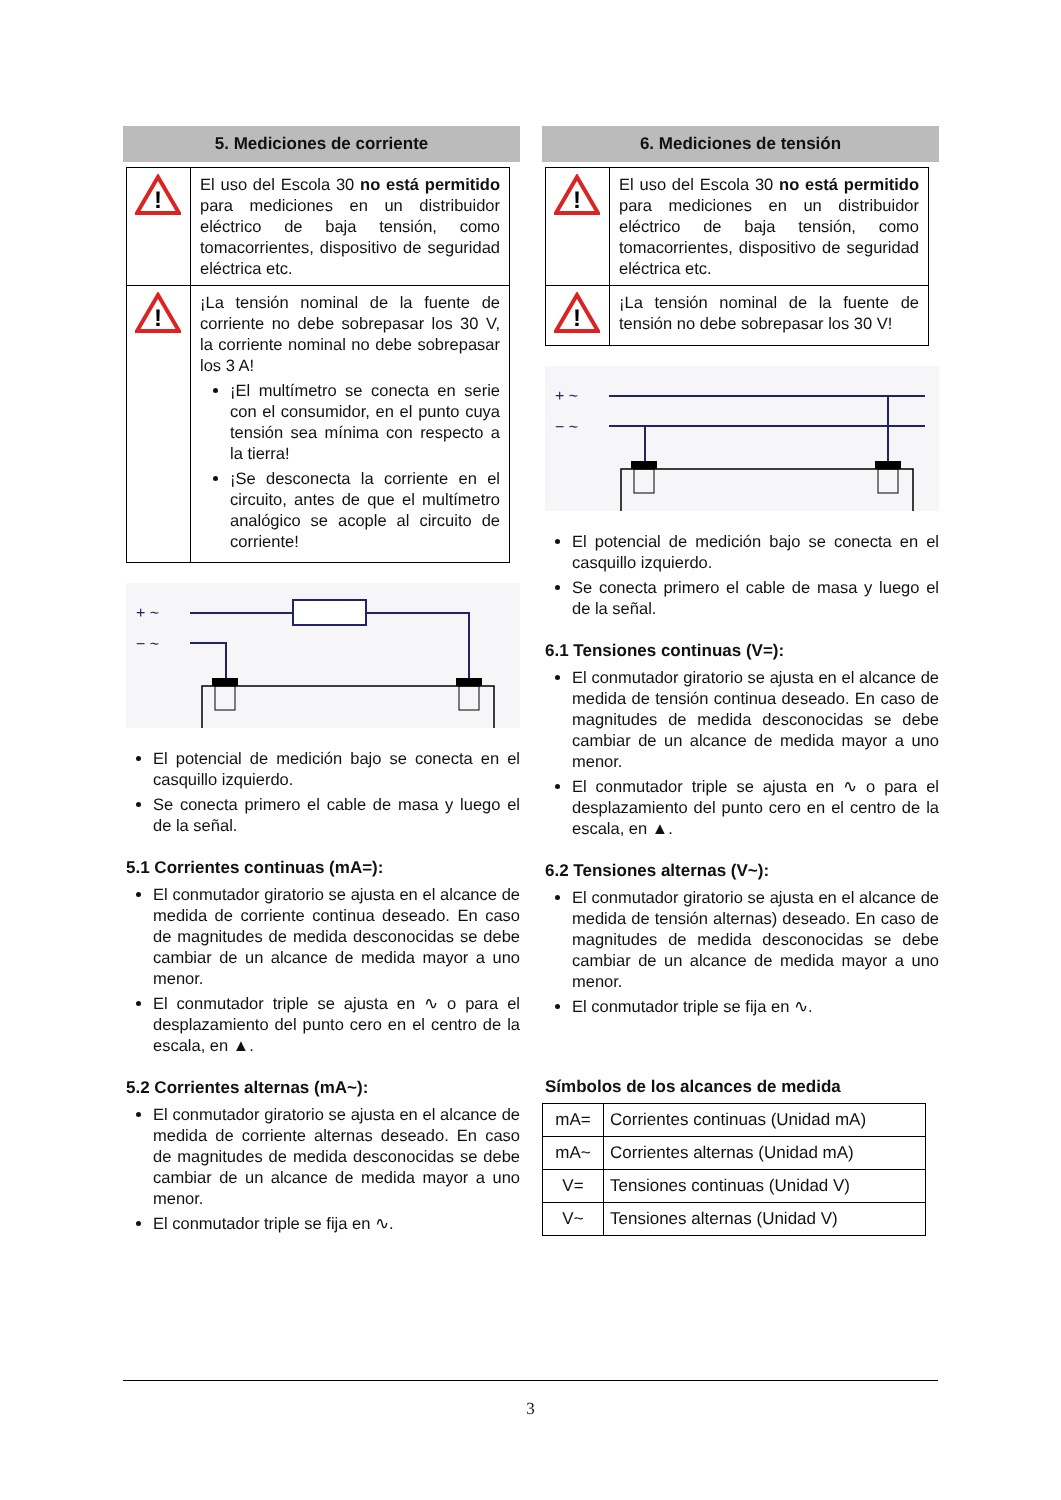5. Mediciones de corriente
| ! | El uso del Escola 30 no está permitido para mediciones en un distribuidor eléctrico de baja tensión, como tomacorrientes, dispositivo de seguridad eléctrica etc. |
| ! | ¡La tensión nominal de la fuente de corriente no debe sobrepasar los 30 V, la corriente nominal no debe sobrepasar los 3 A! ¡El multímetro se conecta en serie con el consumidor, en el punto cuya tensión sea mínima con respecto a la tierra! ¡Se desconecta la corriente en el circuito, antes de que el multímetro analógico se acople al circuito de corriente! |
+ ~
− ~
El potencial de medición bajo se conecta en el casquillo izquierdo.
Se conecta primero el cable de masa y luego el de la señal.
5.1 Corrientes continuas (mA=):
El conmutador giratorio se ajusta en el alcance de medida de corriente continua deseado. En caso de magnitudes de medida desconocidas se debe cambiar de un alcance de medida mayor a uno menor.
El conmutador triple se ajusta en ∿ o para el desplazamiento del punto cero en el centro de la escala, en ▲.
5.2 Corrientes alternas (mA~):
El conmutador giratorio se ajusta en el alcance de medida de corriente alternas deseado. En caso de magnitudes de medida desconocidas se debe cambiar de un alcance de medida mayor a uno menor.
El conmutador triple se fija en ∿.
6. Mediciones de tensión
| ! | El uso del Escola 30 no está permitido para mediciones en un distribuidor eléctrico de baja tensión, como tomacorrientes, dispositivo de seguridad eléctrica etc. |
| ! | ¡La tensión nominal de la fuente de tensión no debe sobrepasar los 30 V! |
+ ~
− ~
El potencial de medición bajo se conecta en el casquillo izquierdo.
Se conecta primero el cable de masa y luego el de la señal.
6.1 Tensiones continuas (V=):
El conmutador giratorio se ajusta en el alcance de medida de tensión continua deseado. En caso de magnitudes de medida desconocidas se debe cambiar de un alcance de medida mayor a uno menor.
El conmutador triple se ajusta en ∿ o para el desplazamiento del punto cero en el centro de la escala, en ▲.
6.2 Tensiones alternas (V~):
El conmutador giratorio se ajusta en el alcance de medida de tensión alternas) deseado. En caso de magnitudes de medida desconocidas se debe cambiar de un alcance de medida mayor a uno menor.
El conmutador triple se fija en ∿.
Símbolos de los alcances de medida
| mA= | Corrientes continuas (Unidad mA) |
| mA~ | Corrientes alternas (Unidad mA) |
| V= | Tensiones continuas (Unidad V) |
| V~ | Tensiones alternas (Unidad V) |
3